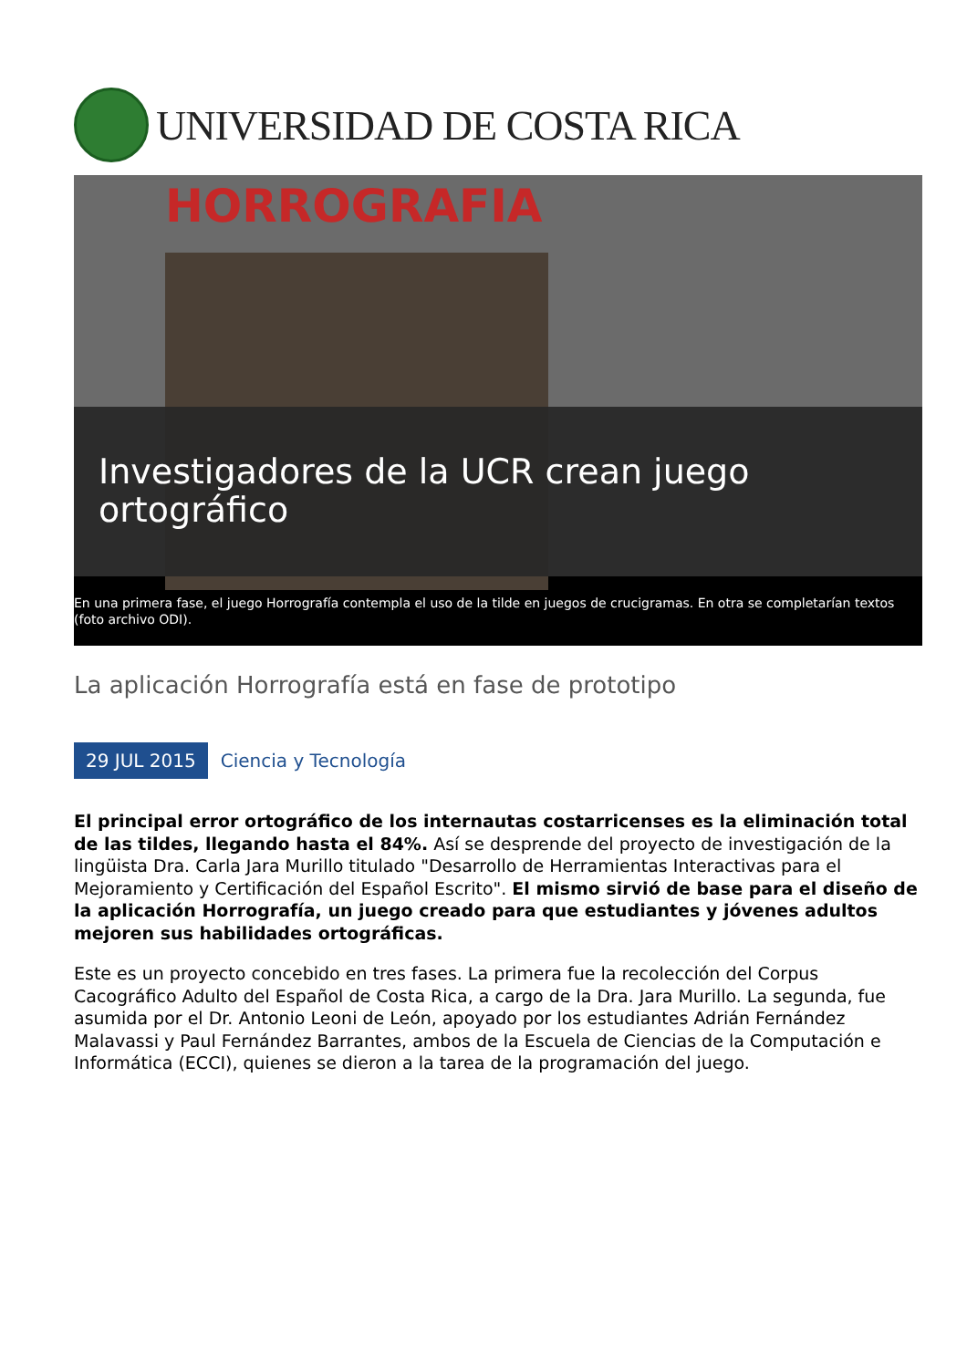UNIVERSIDAD DE COSTA RICA
HORROGRAFIA
Investigadores de la UCR crean juego ortográfico
En una primera fase, el juego Horrografía contempla el uso de la tilde en juegos de crucigramas. En otra se completarían textos (foto archivo ODI).
La aplicación Horrografía está en fase de prototipo
29 JUL 2015 Ciencia y Tecnología
El principal error ortográfico de los internautas costarricenses es la eliminación total de las tildes, llegando hasta el 84%. Así se desprende del proyecto de investigación de la lingüista Dra. Carla Jara Murillo titulado "Desarrollo de Herramientas Interactivas para el Mejoramiento y Certificación del Español Escrito". El mismo sirvió de base para el diseño de la aplicación Horrografía, un juego creado para que estudiantes y jóvenes adultos mejoren sus habilidades ortográficas.
Este es un proyecto concebido en tres fases. La primera fue la recolección del Corpus Cacográfico Adulto del Español de Costa Rica, a cargo de la Dra. Jara Murillo. La segunda, fue asumida por el Dr. Antonio Leoni de León, apoyado por los estudiantes Adrián Fernández Malavassi y Paul Fernández Barrantes, ambos de la Escuela de Ciencias de la Computación e Informática (ECCI), quienes se dieron a la tarea de la programación del juego.